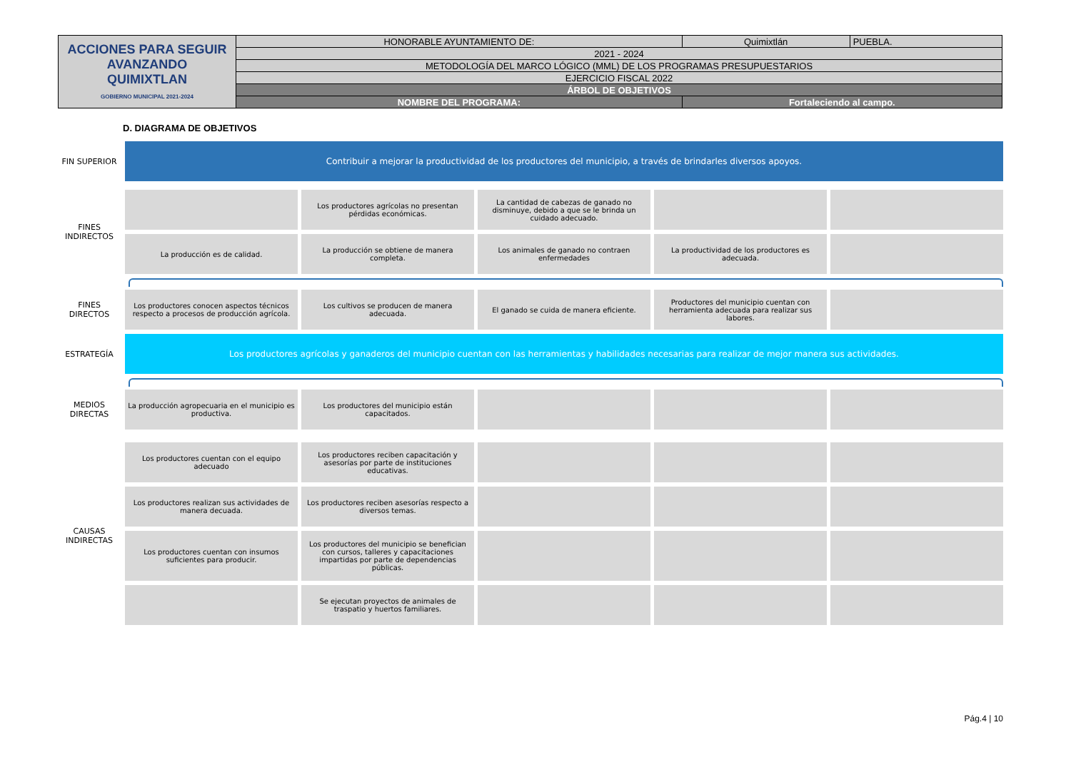| ACCIONES PARA SEGUIR AVANZANDO QUIMIXTLAN GOBIERNO MUNICIPAL 2021-2024 | HONORABLE AYUNTAMIENTO DE: | Quimixtlán | PUEBLA. |
| | 2021 - 2024 | | |
| | METODOLOGÍA DEL MARCO LÓGICO (MML) DE LOS PROGRAMAS PRESUPUESTARIOS | | |
| | EJERCICIO FISCAL 2022 | | |
| | ÁRBOL DE OBJETIVOS | | |
| | NOMBRE DEL PROGRAMA: | Fortaleciendo al campo. | |
D. DIAGRAMA DE OBJETIVOS
FIN SUPERIOR
Contribuir a mejorar la productividad de los productores del municipio, a través de brindarles diversos apoyos.
FINES
INDIRECTOS
Los productores agrícolas no presentan pérdidas económicas.
La cantidad de cabezas de ganado no disminuye, debido a que se le brinda un cuidado adecuado.
La producción es de calidad. La producción se obtiene de manera completa.
Los animales de ganado no contraen enfermedades
La productividad de los productores es adecuada.
FINES
DIRECTOS
Los productores conocen aspectos técnicos respecto a procesos de producción agrícola.
Los cultivos se producen de manera adecuada.
El ganado se cuida de manera eficiente.
Productores del municipio cuentan con herramienta adecuada para realizar sus labores.
ESTRATEGÍA
Los productores agrícolas y ganaderos del municipio cuentan con las herramientas y habilidades necesarias para realizar de mejor manera sus actividades.
MEDIOS
DIRECTAS
La producción agropecuaria en el municipio es productiva.
Los productores del municipio están capacitados.
CAUSAS
INDIRECTAS
Los productores cuentan con el equipo adecuado
Los productores reciben capacitación y asesorías por parte de instituciones educativas.
Los productores realizan sus actividades de manera decuada.
Los productores reciben asesorías respecto a diversos temas.
Los productores cuentan con insumos suficientes para producir.
Los productores del municipio se benefician con cursos, talleres y capacitaciones impartidas por parte de dependencias públicas.
Se ejecutan proyectos de animales de traspatio y huertos familiares.
Pág.4 | 10